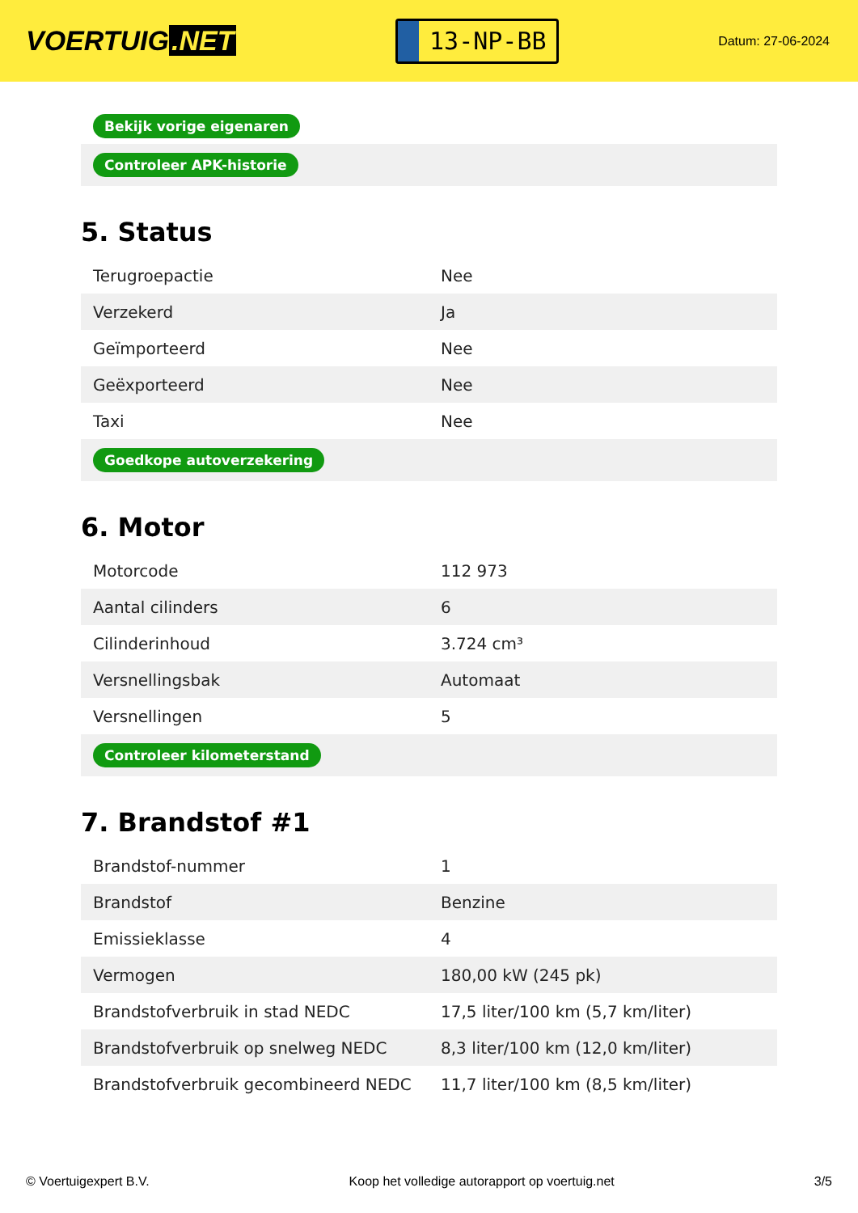VOERTUIG.NET
13-NP-BB
Datum: 27-06-2024
| Bekijk vorige eigenaren |
| Controleer APK-historie |
5. Status
| Terugroepactie | Nee |
| Verzekerd | Ja |
| Geïmporteerd | Nee |
| Geëxporteerd | Nee |
| Taxi | Nee |
| Goedkope autoverzekering | |
6. Motor
| Motorcode | 112 973 |
| Aantal cilinders | 6 |
| Cilinderinhoud | 3.724 cm³ |
| Versnellingsbak | Automaat |
| Versnellingen | 5 |
| Controleer kilometerstand | |
7. Brandstof #1
| Brandstof-nummer | 1 |
| Brandstof | Benzine |
| Emissieklasse | 4 |
| Vermogen | 180,00 kW (245 pk) |
| Brandstofverbruik in stad NEDC | 17,5 liter/100 km (5,7 km/liter) |
| Brandstofverbruik op snelweg NEDC | 8,3 liter/100 km (12,0 km/liter) |
| Brandstofverbruik gecombineerd NEDC | 11,7 liter/100 km (8,5 km/liter) |
© Voertuigexpert B.V. Koop het volledige autorapport op voertuig.net 3/5